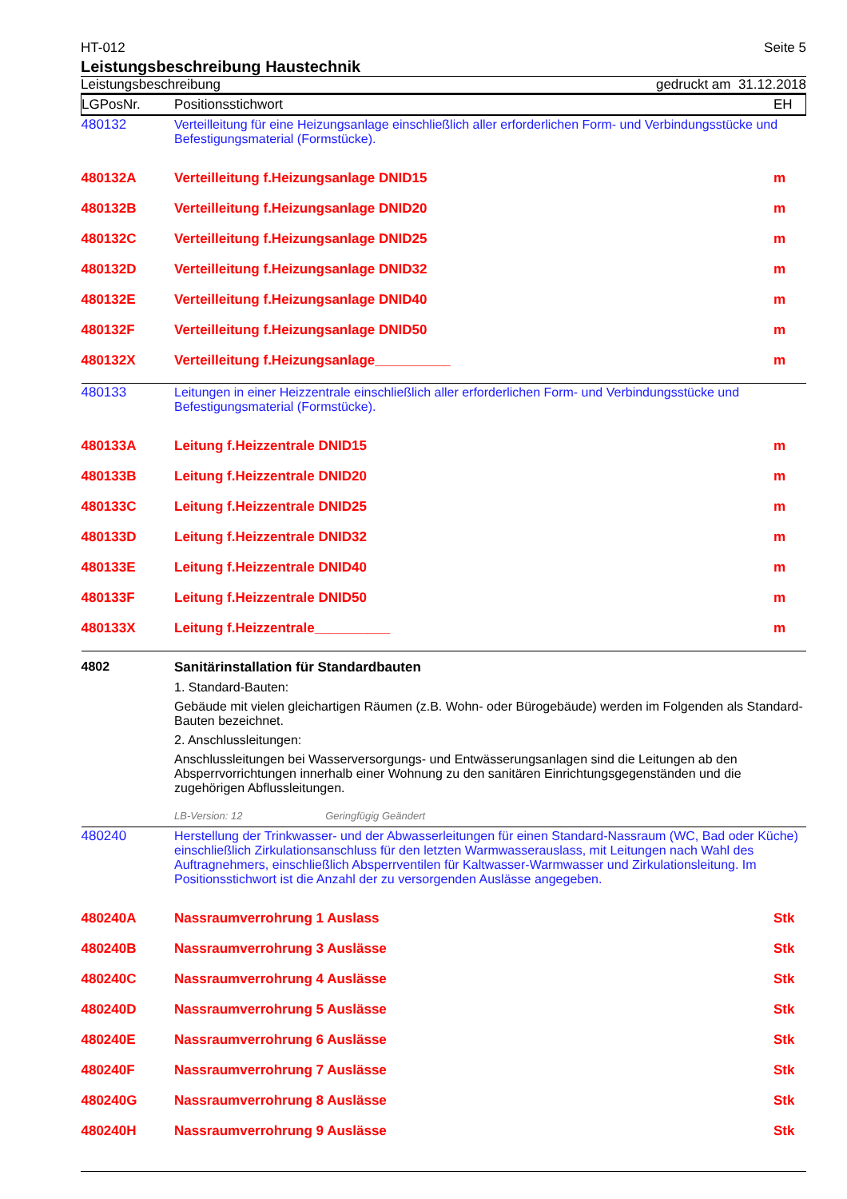HT-012 Seite 5
Leistungsbeschreibung Haustechnik
Leistungsbeschreibung gedruckt am 31.12.2018
| LGPosNr. | Positionsstichwort | EH |
| --- | --- | --- |
| 480132 | Verteilleitung für eine Heizungsanlage einschließlich aller erforderlichen Form- und Verbindungsstücke und Befestigungsmaterial (Formstücke). | |
| 480132A | Verteilleitung f.Heizungsanlage DNID15 | m |
| 480132B | Verteilleitung f.Heizungsanlage DNID20 | m |
| 480132C | Verteilleitung f.Heizungsanlage DNID25 | m |
| 480132D | Verteilleitung f.Heizungsanlage DNID32 | m |
| 480132E | Verteilleitung f.Heizungsanlage DNID40 | m |
| 480132F | Verteilleitung f.Heizungsanlage DNID50 | m |
| 480132X | Verteilleitung f.Heizungsanlage__________ | m |
| 480133 | Leitungen in einer Heizzentrale einschließlich aller erforderlichen Form- und Verbindungsstücke und Befestigungsmaterial (Formstücke). | |
| 480133A | Leitung f.Heizzentrale DNID15 | m |
| 480133B | Leitung f.Heizzentrale DNID20 | m |
| 480133C | Leitung f.Heizzentrale DNID25 | m |
| 480133D | Leitung f.Heizzentrale DNID32 | m |
| 480133E | Leitung f.Heizzentrale DNID40 | m |
| 480133F | Leitung f.Heizzentrale DNID50 | m |
| 480133X | Leitung f.Heizzentrale__________ | m |
| 4802 | Sanitärinstallation für Standardbauten 1. Standard-Bauten: Gebäude mit vielen gleichartigen Räumen (z.B. Wohn- oder Bürogebäude) werden im Folgenden als Standard-Bauten bezeichnet. 2. Anschlussleitungen: Anschlussleitungen bei Wasserversorgungs- und Entwässerungsanlagen sind die Leitungen ab den Absperrvorrichtungen innerhalb einer Wohnung zu den sanitären Einrichtungsgegenständen und die zugehörigen Abflussleitungen. LB-Version: 12 Geringfügig Geändert | |
| 480240 | Herstellung der Trinkwasser- und der Abwasserleitungen für einen Standard-Nassraum (WC, Bad oder Küche) einschließlich Zirkulationsanschluss für den letzten Warmwasserauslass, mit Leitungen nach Wahl des Auftragnehmers, einschließlich Absperrventilen für Kaltwasser-Warmwasser und Zirkulationsleitung. Im Positionsstichwort ist die Anzahl der zu versorgenden Auslässe angegeben. | |
| 480240A | Nassraumverrohrung 1 Auslass | Stk |
| 480240B | Nassraumverrohrung 3 Auslässe | Stk |
| 480240C | Nassraumverrohrung 4 Auslässe | Stk |
| 480240D | Nassraumverrohrung 5 Auslässe | Stk |
| 480240E | Nassraumverrohrung 6 Auslässe | Stk |
| 480240F | Nassraumverrohrung 7 Auslässe | Stk |
| 480240G | Nassraumverrohrung 8 Auslässe | Stk |
| 480240H | Nassraumverrohrung 9 Auslässe | Stk |